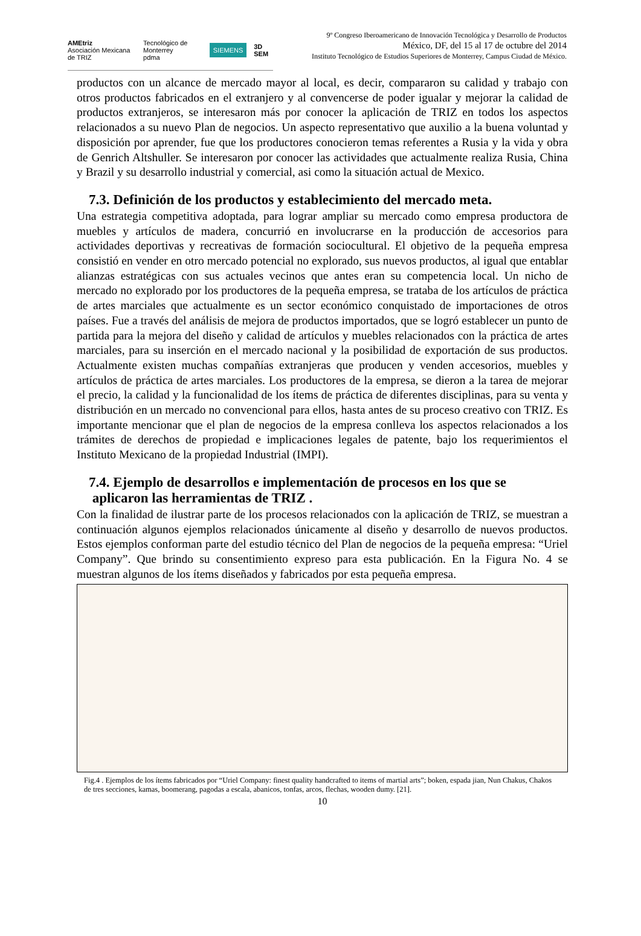AMEtriz
Asociación Mexicana de TRIZ Tecnológico de Monterrey
pdma SIEMENS 3D SEM
9º Congreso Iberoamericano de Innovación Tecnológica y Desarrollo de Productos
México, DF, del 15 al 17 de octubre del 2014
Instituto Tecnológico de Estudios Superiores de Monterrey, Campus Ciudad de México.
productos con un alcance de mercado mayor al local, es decir, compararon su calidad y trabajo con otros productos fabricados en el extranjero y al convencerse de poder igualar y mejorar la calidad de productos extranjeros, se interesaron más por conocer la aplicación de TRIZ en todos los aspectos relacionados a su nuevo Plan de negocios. Un aspecto representativo que auxilio a la buena voluntad y disposición por aprender, fue que los productores conocieron temas referentes a Rusia y la vida y obra de Genrich Altshuller. Se interesaron por conocer las actividades que actualmente realiza Rusia, China y Brazil y su desarrollo industrial y comercial, asi como la situación actual de Mexico.
7.3. Definición de los productos y establecimiento del mercado meta.
Una estrategia competitiva adoptada, para lograr ampliar su mercado como empresa productora de muebles y artículos de madera, concurrió en involucrarse en la producción de accesorios para actividades deportivas y recreativas de formación sociocultural. El objetivo de la pequeña empresa consistió en vender en otro mercado potencial no explorado, sus nuevos productos, al igual que entablar alianzas estratégicas con sus actuales vecinos que antes eran su competencia local. Un nicho de mercado no explorado por los productores de la pequeña empresa, se trataba de los artículos de práctica de artes marciales que actualmente es un sector económico conquistado de importaciones de otros países. Fue a través del análisis de mejora de productos importados, que se logró establecer un punto de partida para la mejora del diseño y calidad de artículos y muebles relacionados con la práctica de artes marciales, para su inserción en el mercado nacional y la posibilidad de exportación de sus productos. Actualmente existen muchas compañías extranjeras que producen y venden accesorios, muebles y artículos de práctica de artes marciales. Los productores de la empresa, se dieron a la tarea de mejorar el precio, la calidad y la funcionalidad de los ítems de práctica de diferentes disciplinas, para su venta y distribución en un mercado no convencional para ellos, hasta antes de su proceso creativo con TRIZ. Es importante mencionar que el plan de negocios de la empresa conlleva los aspectos relacionados a los trámites de derechos de propiedad e implicaciones legales de patente, bajo los requerimientos el Instituto Mexicano de la propiedad Industrial (IMPI).
7.4. Ejemplo de desarrollos e implementación de procesos en los que se
aplicaron las herramientas de TRIZ .
Con la finalidad de ilustrar parte de los procesos relacionados con la aplicación de TRIZ, se muestran a continuación algunos ejemplos relacionados únicamente al diseño y desarrollo de nuevos productos. Estos ejemplos conforman parte del estudio técnico del Plan de negocios de la pequeña empresa: “Uriel Company”. Que brindo su consentimiento expreso para esta publicación. En la Figura No. 4 se muestran algunos de los ítems diseñados y fabricados por esta pequeña empresa.
Fig.4 . Ejemplos de los ítems fabricados por “Uriel Company: finest quality handcrafted to items of martial arts”; boken, espada jian, Nun Chakus, Chakos de tres secciones, kamas, boomerang, pagodas a escala, abanicos, tonfas, arcos, flechas, wooden dumy. [21].
10